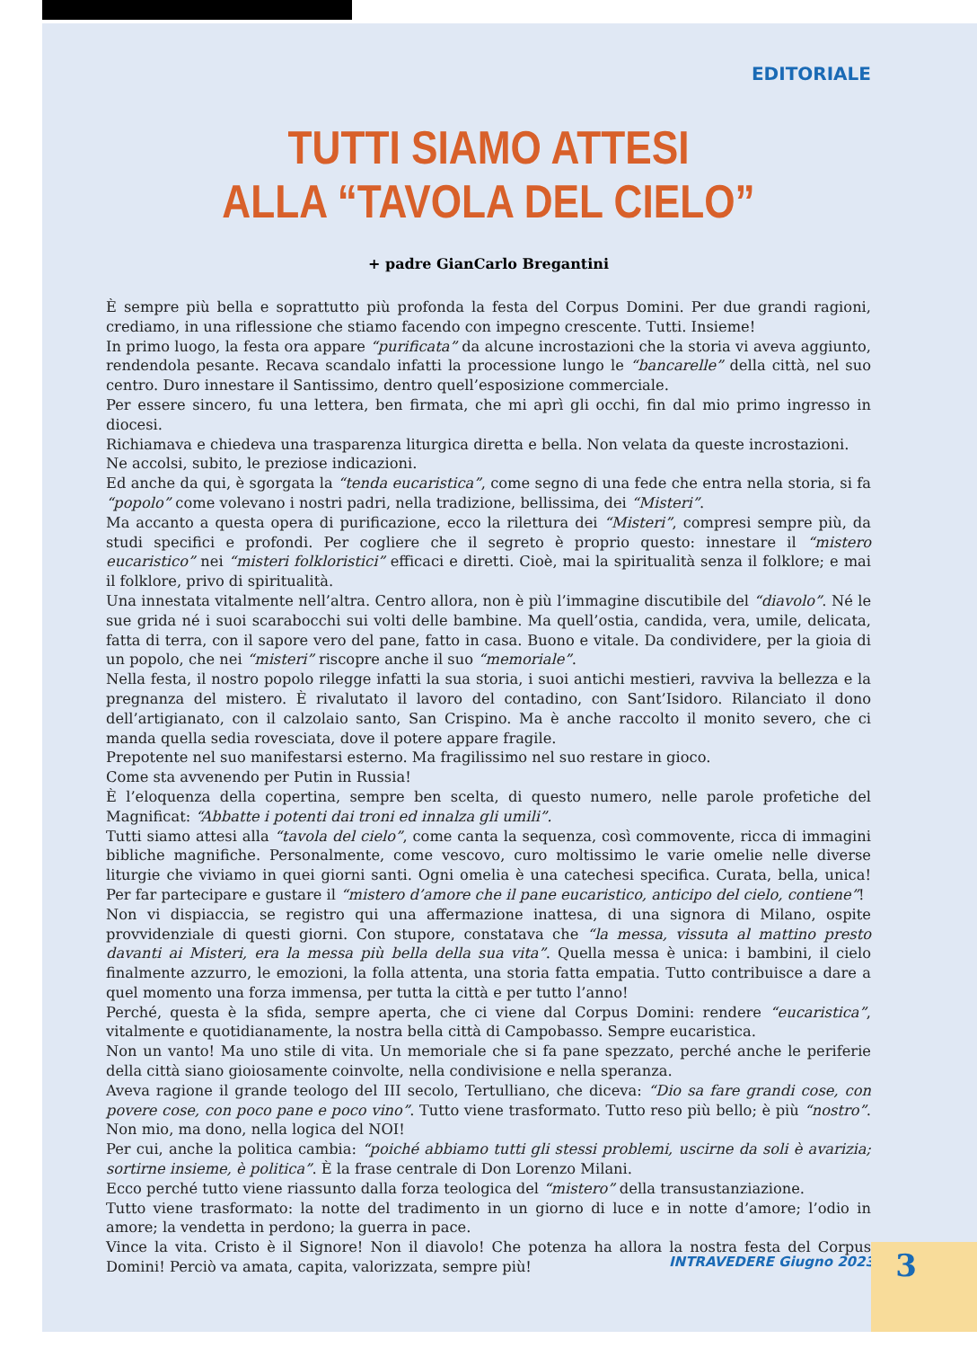EDITORIALE
TUTTI SIAMO ATTESI
ALLA “TAVOLA DEL CIELO”
+ padre GianCarlo Bregantini
È sempre più bella e soprattutto più profonda la festa del Corpus Domini. Per due grandi ragioni, crediamo, in una riflessione che stiamo facendo con impegno crescente. Tutti. Insieme!
In primo luogo, la festa ora appare “purificata” da alcune incrostazioni che la storia vi aveva aggiunto, rendendola pesante. Recava scandalo infatti la processione lungo le “bancarelle” della città, nel suo centro. Duro innestare il Santissimo, dentro quell’esposizione commerciale.
Per essere sincero, fu una lettera, ben firmata, che mi aprì gli occhi, fin dal mio primo ingresso in diocesi.
Richiamava e chiedeva una trasparenza liturgica diretta e bella. Non velata da queste incrostazioni.
Ne accolsi, subito, le preziose indicazioni.
Ed anche da qui, è sgorgata la “tenda eucaristica”, come segno di una fede che entra nella storia, si fa “popolo” come volevano i nostri padri, nella tradizione, bellissima, dei “Misteri”.
Ma accanto a questa opera di purificazione, ecco la rilettura dei “Misteri”, compresi sempre più, da studi specifici e profondi. Per cogliere che il segreto è proprio questo: innestare il “mistero eucaristico” nei “misteri folkloristici” efficaci e diretti. Cioè, mai la spiritualità senza il folklore; e mai il folklore, privo di spiritualità.
Una innestata vitalmente nell’altra. Centro allora, non è più l’immagine discutibile del “diavolo”. Né le sue grida né i suoi scarabocchi sui volti delle bambine. Ma quell’ostia, candida, vera, umile, delicata, fatta di terra, con il sapore vero del pane, fatto in casa. Buono e vitale. Da condividere, per la gioia di un popolo, che nei “misteri” riscopre anche il suo “memoriale”.
Nella festa, il nostro popolo rilegge infatti la sua storia, i suoi antichi mestieri, ravviva la bellezza e la pregnanza del mistero. È rivalutato il lavoro del contadino, con Sant’Isidoro. Rilanciato il dono dell’artigianato, con il calzolaio santo, San Crispino. Ma è anche raccolto il monito severo, che ci manda quella sedia rovesciata, dove il potere appare fragile.
Prepotente nel suo manifestarsi esterno. Ma fragilissimo nel suo restare in gioco.
Come sta avvenendo per Putin in Russia!
È l’eloquenza della copertina, sempre ben scelta, di questo numero, nelle parole profetiche del Magnificat: “Abbatte i potenti dai troni ed innalza gli umili”.
Tutti siamo attesi alla “tavola del cielo”, come canta la sequenza, così commovente, ricca di immagini bibliche magnifiche. Personalmente, come vescovo, curo moltissimo le varie omelie nelle diverse liturgie che viviamo in quei giorni santi. Ogni omelia è una catechesi specifica. Curata, bella, unica! Per far partecipare e gustare il “mistero d’amore che il pane eucaristico, anticipo del cielo, contiene”!
Non vi dispiaccia, se registro qui una affermazione inattesa, di una signora di Milano, ospite provvidenziale di questi giorni. Con stupore, constatava che “la messa, vissuta al mattino presto davanti ai Misteri, era la messa più bella della sua vita”. Quella messa è unica: i bambini, il cielo finalmente azzurro, le emozioni, la folla attenta, una storia fatta empatia. Tutto contribuisce a dare a quel momento una forza immensa, per tutta la città e per tutto l’anno!
Perché, questa è la sfida, sempre aperta, che ci viene dal Corpus Domini: rendere “eucaristica”, vitalmente e quotidianamente, la nostra bella città di Campobasso. Sempre eucaristica.
Non un vanto! Ma uno stile di vita. Un memoriale che si fa pane spezzato, perché anche le periferie della città siano gioiosamente coinvolte, nella condivisione e nella speranza.
Aveva ragione il grande teologo del III secolo, Tertulliano, che diceva: “Dio sa fare grandi cose, con povere cose, con poco pane e poco vino”. Tutto viene trasformato. Tutto reso più bello; è più “nostro”. Non mio, ma dono, nella logica del NOI!
Per cui, anche la politica cambia: “poiché abbiamo tutti gli stessi problemi, uscirne da soli è avarizia; sortirne insieme, è politica”. È la frase centrale di Don Lorenzo Milani.
Ecco perché tutto viene riassunto dalla forza teologica del “mistero” della transustanziazione.
Tutto viene trasformato: la notte del tradimento in un giorno di luce e in notte d’amore; l’odio in amore; la vendetta in perdono; la guerra in pace.
Vince la vita. Cristo è il Signore! Non il diavolo! Che potenza ha allora la nostra festa del Corpus Domini! Perciò va amata, capita, valorizzata, sempre più!
INTRAVEDERE Giugno 2023 3